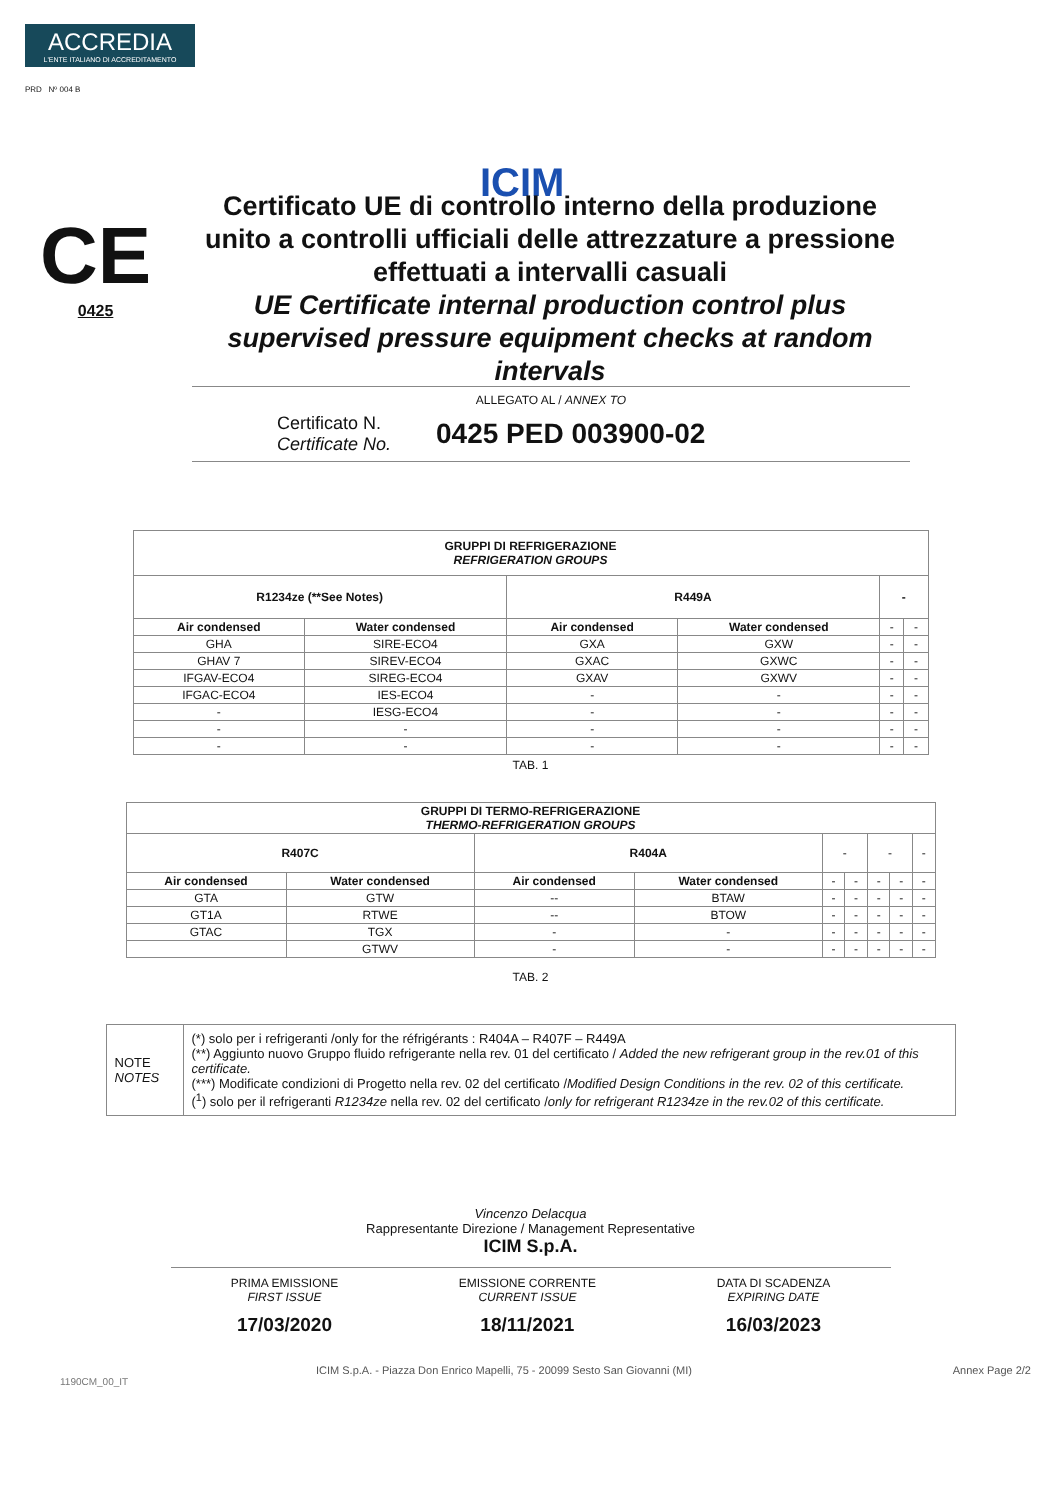ACCREDIA
L'ENTE ITALIANO DI ACCREDITAMENTO
PRD Nº 004 B
ICIM
CE
0425
Certificato UE di controllo interno della produzione unito a controlli ufficiali delle attrezzature a pressione effettuati a intervalli casuali
UE Certificate internal production control plus supervised pressure equipment checks at random intervals
ALLEGATO AL / ANNEX TO
Certificato N.
Certificate No.
0425 PED 003900-02
| GRUPPI DI REFRIGERAZIONE REFRIGERATION GROUPS | | | | | |
| --- | --- | --- | --- | --- | --- |
| R1234ze (**See Notes) | | R449A | | - | |
| Air condensed | Water condensed | Air condensed | Water condensed | - | - |
| GHA | SIRE-ECO4 | GXA | GXW | - | - |
| GHAV 7 | SIREV-ECO4 | GXAC | GXWC | - | - |
| IFGAV-ECO4 | SIREG-ECO4 | GXAV | GXWV | - | - |
| IFGAC-ECO4 | IES-ECO4 | - | - | - | - |
| - | IESG-ECO4 | - | - | - | - |
| - | - | - | - | - | - |
| - | - | - | - | - | - |
TAB. 1
| GRUPPI DI TERMO-REFRIGERAZIONE THERMO-REFRIGERATION GROUPS | | | | | | | | |
| --- | --- | --- | --- | --- | --- | --- | --- | --- |
| R407C | | R404A | | - | | - | | - |
| Air condensed | Water condensed | Air condensed | Water condensed | - | - | - | - | - |
| GTA | GTW | -- | BTAW | - | - | - | - | - |
| GT1A | RTWE | -- | BTOW | - | - | - | - | - |
| GTAC | TGX | - | - | - | - | - | - | - |
| | GTWV | - | - | - | - | - | - | - |
TAB. 2
| NOTE NOTES | (*) solo per i refrigeranti /only for the réfrigérants : R404A – R407F – R449A (**) Aggiunto nuovo Gruppo fluido refrigerante nella rev. 01 del certificato / Added the new refrigerant group in the rev.01 of this certificate. (***) Modificate condizioni di Progetto nella rev. 02 del certificato / Modified Design Conditions in the rev. 02 of this certificate. (<sup>1</sup>) solo per il refrigeranti R1234ze nella rev. 02 del certificato / only for refrigerant R1234ze in the rev.02 of this certificate. |
Vincenzo Delacqua
Rappresentante Direzione / Management Representative
ICIM S.p.A.
PRIMA EMISSIONE
FIRST ISSUE
17/03/2020
EMISSIONE CORRENTE
CURRENT ISSUE
18/11/2021
DATA DI SCADENZA
EXPIRING DATE
16/03/2023
ICIM S.p.A. - Piazza Don Enrico Mapelli, 75 - 20099 Sesto San Giovanni (MI) Annex Page 2/2
1190CM_00_IT